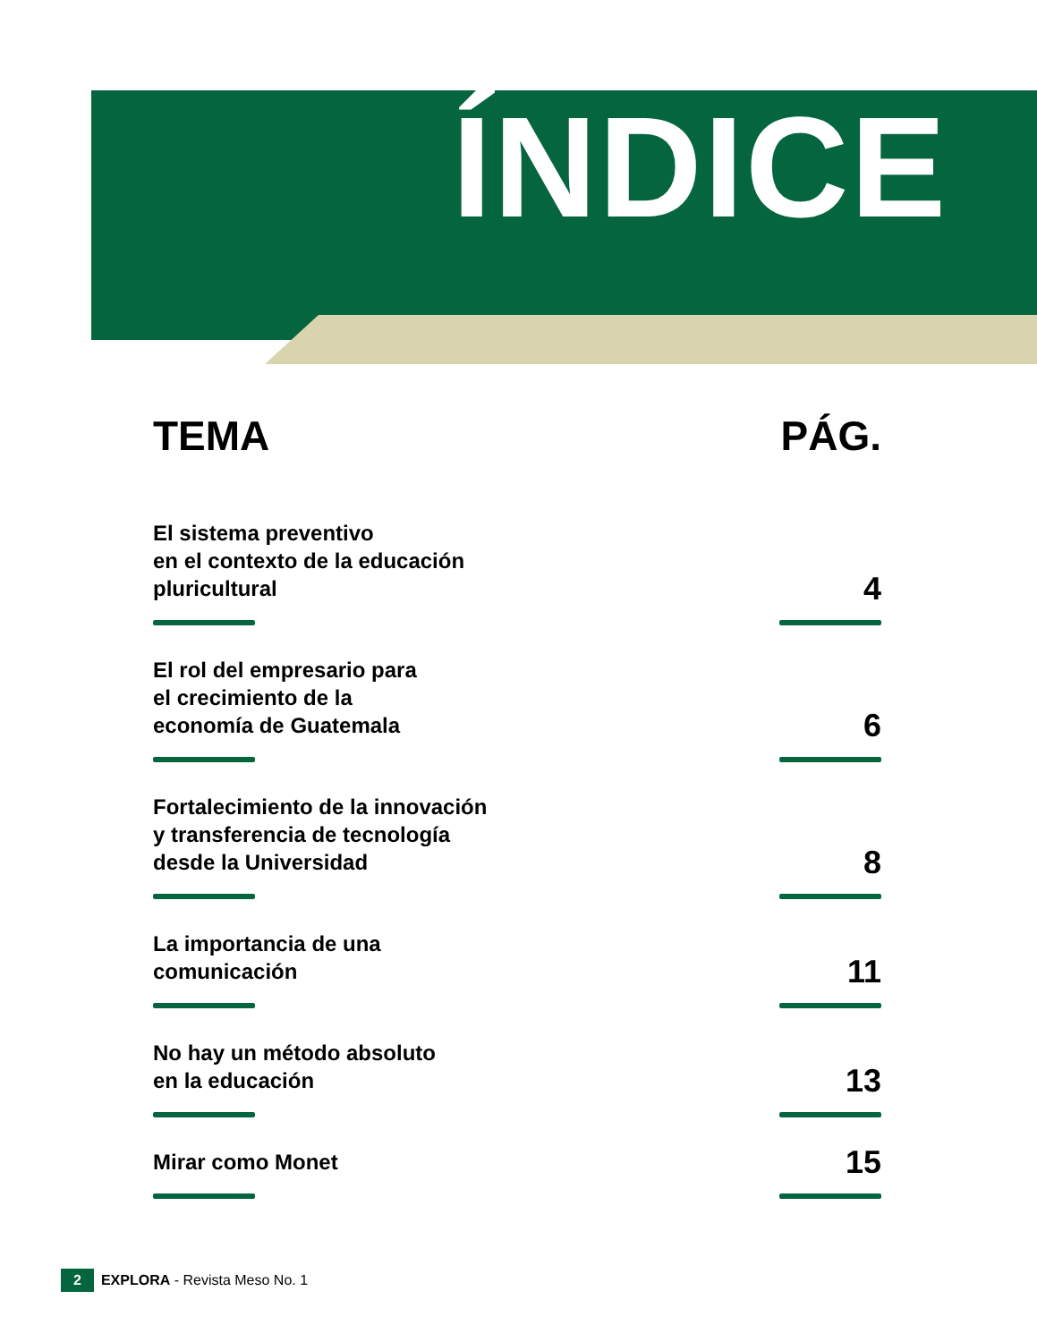ÍNDICE
TEMA PÁG.
El sistema preventivo
en el contexto de la educación
pluricultural 4
El rol del empresario para
el crecimiento de la
economía de Guatemala 6
Fortalecimiento de la innovación
y transferencia de tecnología
desde la Universidad 8
La importancia de una
comunicación 11
No hay un método absoluto
en la educación 13
Mirar como Monet 15
2 EXPLORA - Revista Meso No. 1